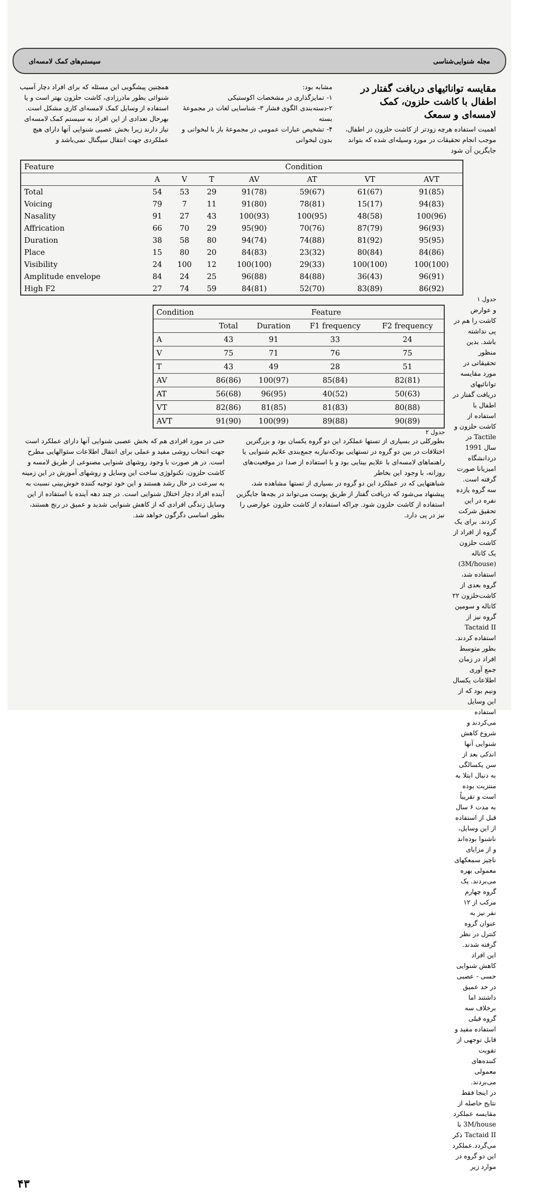مجله شنوایی‌شناسی سیستم‌های کمک لامسه‌ای
مقایسه توانائیهای دریافت گفتار در اطفال با کاشت حلزون، کمک لامسه‌ای و سمعک
اهمیت استفاده هرچه زودتر از کاشت حلزون در اطفال، موجب انجام تحقیقات در مورد وسیله‌ای شده که بتواند جایگزین آن شود
مشابه بود:
۱- تمایزگذاری در مشخصات اکوستیکی
۲-دسته‌بندی الگوی فشار ۳- شناسایی لغات در مجموعۀ بسته
۴- تشخیص عبارات عمومی در مجموعۀ باز با لبخوانی و بدون لبخوانی
همچنین پیشگویی این مسئله که برای افراد دچار آسیب شنوائی بطور مادرزادی، کاشت حلزون بهتر است و یا استفاده از وسایل کمک لامسه‌ای کاری مشکل است. بهرحال تعدادی از این افراد به سیستم کمک لامسه‌ای نیاز دارند زیرا بخش عصبی شنوایی آنها دارای هیچ عملکردی جهت انتقال سیگنال نمی‌باشد و
| Feature | Condition | | | | | | |
| --- | --- | --- | --- | --- | --- | --- | --- |
| | A | V | T | AV | AT | VT | AVT |
| Total | 54 | 53 | 29 | 91(78) | 59(67) | 61(67) | 91(85) |
| Voicing | 79 | 7 | 11 | 91(80) | 78(81) | 15(17) | 94(83) |
| Nasality | 91 | 27 | 43 | 100(93) | 100(95) | 48(58) | 100(96) |
| Affrication | 66 | 70 | 29 | 95(90) | 70(76) | 87(79) | 96(93) |
| Duration | 38 | 58 | 80 | 94(74) | 74(88) | 81(92) | 95(95) |
| Place | 15 | 80 | 20 | 84(83) | 23(32) | 80(84) | 84(86) |
| Visibility | 24 | 100 | 12 | 100(100) | 29(33) | 100(100) | 100(100) |
| Amplitude envelope | 84 | 24 | 25 | 96(88) | 84(88) | 36(43) | 96(91) |
| High F2 | 27 | 74 | 59 | 84(81) | 52(70) | 83(89) | 86(92) |
جدول ۱
و عوارض کاشت را هم در پی نداشته باشد. بدین منظور تحقیقاتی در مورد مقایسه توانائیهای دریافت گفتار در اطفال با استفاده از کاشت حلزون و Tactile در سال 1991 دردانشگاه امیزیانا صورت گرفته است. سه گروه یازده نفره در این تحقیق شرکت کردند. برای یک گروه از افراد از کاشت حلزون یک کاناله (3M/house) استفاده شد، گروه بعدی از کاشت‌حلزون ۲۲ کاناله و سومین گروه نیز از Tactaid II استفاده کردند. بطور متوسط افراد در زمان جمع آوری اطلاعات یکسال ونیم بود که از این وسایل استفاده می‌کردند و شروع کاهش شنوایی آنها اندکی بعد از سن یکسالگی به دنبال ابتلا به منتزیت بوده است و تقریباً به مدت ۶ سال قبل از استفاده از این وسایل، ناشنوا بوده‌اند و از مزایای ناچیز سمعکهای معمولی بهره می‌بردند. یک گروه چهارم مرکب از ۱۲ نفر نیز به عنوان گروه کنترل در نظر گرفته شدند. این افراد کاهش شنوایی حسی - عصبی در حد عمیق داشتند اما برخلاف سه گروه قبلی استفاده مفید و قابل توجهی از تقویت کننده‌های معمولی می‌بردند.
در اینجا فقط نتایج حاصله از مقایسه عملکرد 3M/house با Tactaid II ذکر می‌گردد.عملکرد این دو گروه در موارد زیر
| Condition | Feature | | | |
| --- | --- | --- | --- | --- |
| | Total | Duration | F1 frequency | F2 frequency |
| A | 43 | 91 | 33 | 24 |
| V | 75 | 71 | 76 | 75 |
| T | 43 | 49 | 28 | 51 |
| AV | 86(86) | 100(97) | 85(84) | 82(81) |
| AT | 56(68) | 96(95) | 40(52) | 50(63) |
| VT | 82(86) | 81(85) | 81(83) | 80(88) |
| AVT | 91(90) | 100(99) | 89(88) | 90(89) |
جدول ۲
بطورکلی در بسیاری از تستها عملکرد این دو گروه یکسان بود و بزرگترین اختلافات در بین دو گروه در تستهایی بودکه‌نیازبه جمع‌بندی علایم شنوایی یا راهنماهای لامسه‌ای با علایم بینایی بود و با استفاده از صدا در موقعیت‌های روزانه، با وجود این بخاطر
شباهتهایی که در عملکرد این دو گروه در بسیاری از تستها مشاهده شد، پیشنهاد می‌شود که دریافت گفتار از طریق پوست می‌تواند در بچه‌ها جایگزین استفاده از کاشت حلزون شود. چراکه استفاده از کاشت حلزون عوارضی را نیز در پی دارد.
حتی در مورد افرادی هم که بخش عصبی شنوایی آنها دارای عملکرد است جهت انتخاب روشی مفید و عملی برای انتقال اطلاعات سئوالهایی مطرح است. در هر صورت با وجود روشهای شنوایی مصنوعی از طریق لامسه و کاشت حلزون، تکنولوژی ساخت این وسایل و روشهای آموزش در این زمینه به سرعت در حال رشد هستند و این خود توجیه کننده خوش‌بینی نسبت به آینده افراد دچار اختلال شنوایی است. در چند دهه آینده با استفاده از این وسایل زندگی افرادی که از کاهش شنوایی شدید و عمیق در رنج هستند، بطور اساسی دگرگون خواهد شد.
۴۳